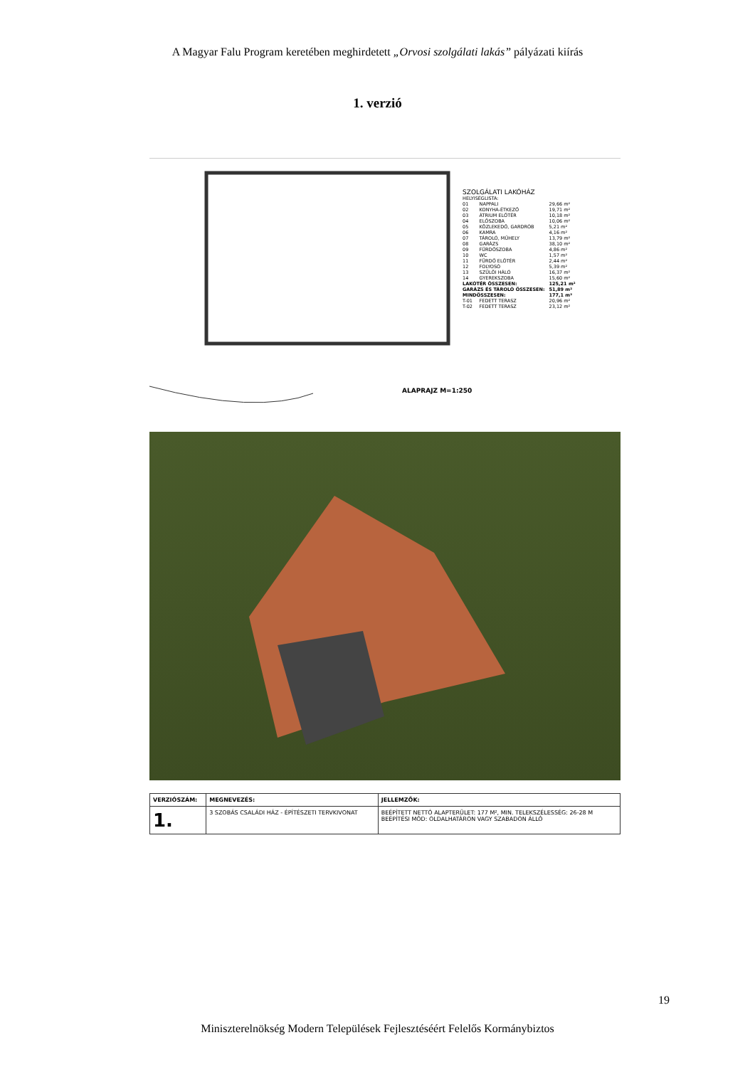A Magyar Falu Program keretében meghirdetett „Orvosi szolgálati lakás” pályázati kiírás
1. verzió
SZOLGÁLATI LAKÓHÁZ
HELYISÉGLISTA:
| 01 | NAPPALI | 29,66 m² |
| 02 | KONYHA-ÉTKEZŐ | 19,71 m² |
| 03 | ÁTRIUM ELŐTÉR | 10,18 m² |
| 04 | ELŐSZOBA | 10,06 m² |
| 05 | KÖZLEKEDŐ, GARDRÓB | 5,21 m² |
| 06 | KAMRA | 4,16 m² |
| 07 | TÁROLÓ, MŰHELY | 13,79 m² |
| 08 | GARÁZS | 38,10 m² |
| 09 | FÜRDŐSZOBA | 4,86 m² |
| 10 | WC | 1,57 m² |
| 11 | FÜRDŐ ELŐTÉR | 2,44 m² |
| 12 | FOLYOSÓ | 5,39 m² |
| 13 | SZÜLŐI HÁLÓ | 16,37 m² |
| 14 | GYEREKSZOBA | 15,60 m² |
| LAKÓTÉR ÖSSZESEN: | | 125,21 m² |
| GARÁZS ÉS TÁROLÓ ÖSSZESEN: | | 51,89 m² |
| MINDÖSSZESEN: | | 177,1 m² |
| T-01 | FEDETT TERASZ | 20,96 m² |
| T-02 | FEDETT TERASZ | 23,12 m² |
ALAPRAJZ M=1:250
| VERZIÓSZÁM: | MEGNEVEZÉS: | JELLEMZŐK: |
| --- | --- | --- |
| 1. | 3 SZOBÁS CSALÁDI HÁZ - ÉPÍTÉSZETI TERVKIVONAT | BEÉPÍTETT NETTÓ ALAPTERÜLET: 177 M², MIN. TELEKSZÉLESSÉG: 26-28 M BEÉPÍTÉSI MÓD: OLDALHATÁRON VAGY SZABADON ÁLLÓ |
19
Miniszterelnökség Modern Települések Fejlesztéséért Felelős Kormánybiztos